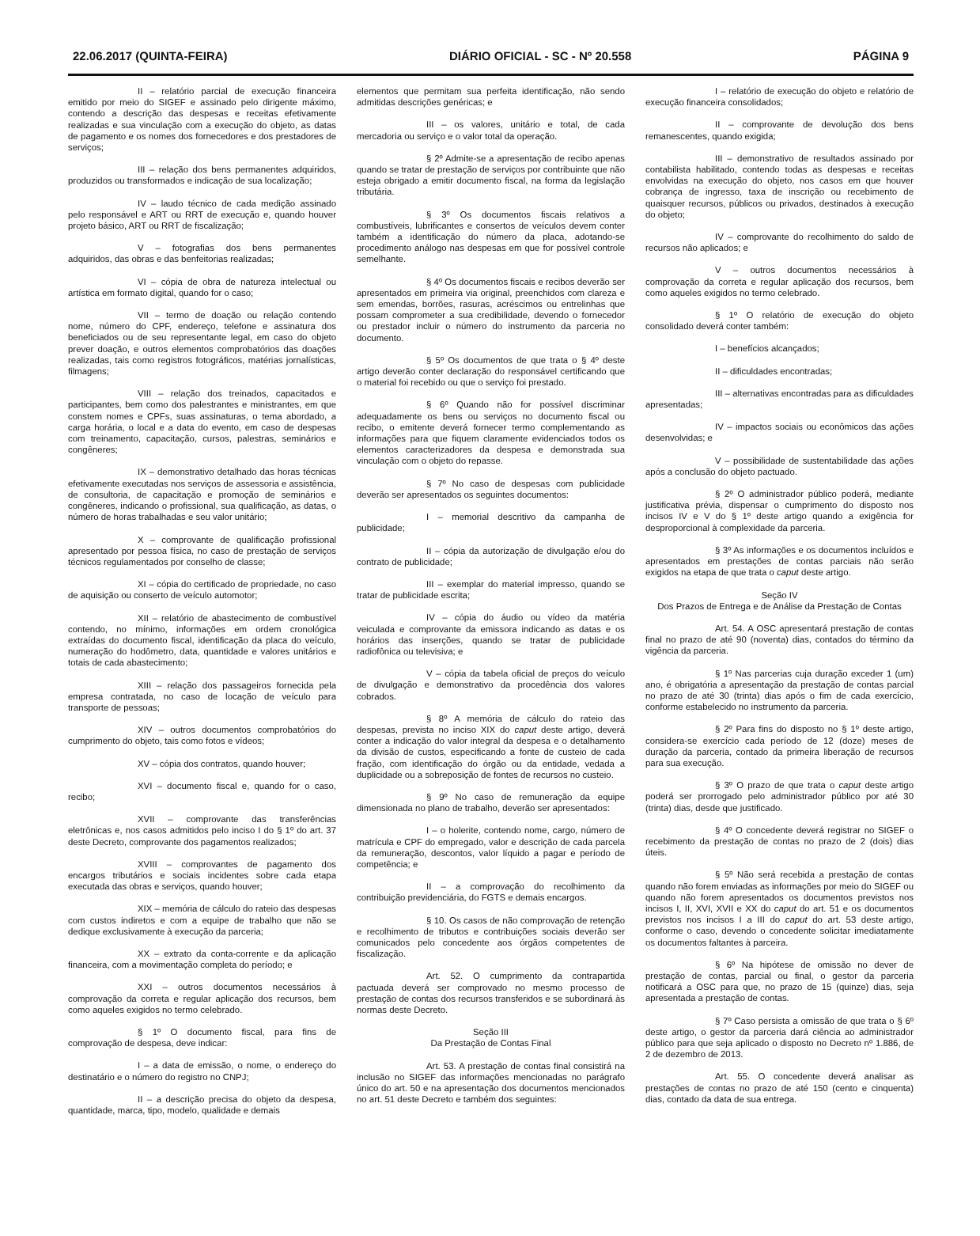22.06.2017 (QUINTA-FEIRA) DIÁRIO OFICIAL - SC - Nº 20.558 PÁGINA 9
II – relatório parcial de execução financeira emitido por meio do SIGEF e assinado pelo dirigente máximo, contendo a descrição das despesas e receitas efetivamente realizadas e sua vinculação com a execução do objeto, as datas de pagamento e os nomes dos fornecedores e dos prestadores de serviços;
III – relação dos bens permanentes adquiridos, produzidos ou transformados e indicação de sua localização;
IV – laudo técnico de cada medição assinado pelo responsável e ART ou RRT de execução e, quando houver projeto básico, ART ou RRT de fiscalização;
V – fotografias dos bens permanentes adquiridos, das obras e das benfeitorias realizadas;
VI – cópia de obra de natureza intelectual ou artística em formato digital, quando for o caso;
VII – termo de doação ou relação contendo nome, número do CPF, endereço, telefone e assinatura dos beneficiados ou de seu representante legal, em caso do objeto prever doação, e outros elementos comprobatórios das doações realizadas, tais como registros fotográficos, matérias jornalísticas, filmagens;
VIII – relação dos treinados, capacitados e participantes, bem como dos palestrantes e ministrantes, em que constem nomes e CPFs, suas assinaturas, o tema abordado, a carga horária, o local e a data do evento, em caso de despesas com treinamento, capacitação, cursos, palestras, seminários e congêneres;
IX – demonstrativo detalhado das horas técnicas efetivamente executadas nos serviços de assessoria e assistência, de consultoria, de capacitação e promoção de seminários e congêneres, indicando o profissional, sua qualificação, as datas, o número de horas trabalhadas e seu valor unitário;
X – comprovante de qualificação profissional apresentado por pessoa física, no caso de prestação de serviços técnicos regulamentados por conselho de classe;
XI – cópia do certificado de propriedade, no caso de aquisição ou conserto de veículo automotor;
XII – relatório de abastecimento de combustível contendo, no mínimo, informações em ordem cronológica extraídas do documento fiscal, identificação da placa do veículo, numeração do hodômetro, data, quantidade e valores unitários e totais de cada abastecimento;
XIII – relação dos passageiros fornecida pela empresa contratada, no caso de locação de veículo para transporte de pessoas;
XIV – outros documentos comprobatórios do cumprimento do objeto, tais como fotos e vídeos;
XV – cópia dos contratos, quando houver;
XVI – documento fiscal e, quando for o caso, recibo;
XVII – comprovante das transferências eletrônicas e, nos casos admitidos pelo inciso I do § 1º do art. 37 deste Decreto, comprovante dos pagamentos realizados;
XVIII – comprovantes de pagamento dos encargos tributários e sociais incidentes sobre cada etapa executada das obras e serviços, quando houver;
XIX – memória de cálculo do rateio das despesas com custos indiretos e com a equipe de trabalho que não se dedique exclusivamente à execução da parceria;
XX – extrato da conta-corrente e da aplicação financeira, com a movimentação completa do período; e
XXI – outros documentos necessários à comprovação da correta e regular aplicação dos recursos, bem como aqueles exigidos no termo celebrado.
§ 1º O documento fiscal, para fins de comprovação de despesa, deve indicar:
I – a data de emissão, o nome, o endereço do destinatário e o número do registro no CNPJ;
II – a descrição precisa do objeto da despesa, quantidade, marca, tipo, modelo, qualidade e demais
elementos que permitam sua perfeita identificação, não sendo admitidas descrições genéricas; e
III – os valores, unitário e total, de cada mercadoria ou serviço e o valor total da operação.
§ 2º Admite-se a apresentação de recibo apenas quando se tratar de prestação de serviços por contribuinte que não esteja obrigado a emitir documento fiscal, na forma da legislação tributária.
§ 3º Os documentos fiscais relativos a combustíveis, lubrificantes e consertos de veículos devem conter também a identificação do número da placa, adotando-se procedimento análogo nas despesas em que for possível controle semelhante.
§ 4º Os documentos fiscais e recibos deverão ser apresentados em primeira via original, preenchidos com clareza e sem emendas, borrões, rasuras, acréscimos ou entrelinhas que possam comprometer a sua credibilidade, devendo o fornecedor ou prestador incluir o número do instrumento da parceria no documento.
§ 5º Os documentos de que trata o § 4º deste artigo deverão conter declaração do responsável certificando que o material foi recebido ou que o serviço foi prestado.
§ 6º Quando não for possível discriminar adequadamente os bens ou serviços no documento fiscal ou recibo, o emitente deverá fornecer termo complementando as informações para que fiquem claramente evidenciados todos os elementos caracterizadores da despesa e demonstrada sua vinculação com o objeto do repasse.
§ 7º No caso de despesas com publicidade deverão ser apresentados os seguintes documentos:
I – memorial descritivo da campanha de publicidade;
II – cópia da autorização de divulgação e/ou do contrato de publicidade;
III – exemplar do material impresso, quando se tratar de publicidade escrita;
IV – cópia do áudio ou vídeo da matéria veiculada e comprovante da emissora indicando as datas e os horários das inserções, quando se tratar de publicidade radiofônica ou televisiva; e
V – cópia da tabela oficial de preços do veículo de divulgação e demonstrativo da procedência dos valores cobrados.
§ 8º A memória de cálculo do rateio das despesas, prevista no inciso XIX do caput deste artigo, deverá conter a indicação do valor integral da despesa e o detalhamento da divisão de custos, especificando a fonte de custeio de cada fração, com identificação do órgão ou da entidade, vedada a duplicidade ou a sobreposição de fontes de recursos no custeio.
§ 9º No caso de remuneração da equipe dimensionada no plano de trabalho, deverão ser apresentados:
I – o holerite, contendo nome, cargo, número de matrícula e CPF do empregado, valor e descrição de cada parcela da remuneração, descontos, valor líquido a pagar e período de competência; e
II – a comprovação do recolhimento da contribuição previdenciária, do FGTS e demais encargos.
§ 10. Os casos de não comprovação de retenção e recolhimento de tributos e contribuições sociais deverão ser comunicados pelo concedente aos órgãos competentes de fiscalização.
Art. 52. O cumprimento da contrapartida pactuada deverá ser comprovado no mesmo processo de prestação de contas dos recursos transferidos e se subordinará às normas deste Decreto.
Seção III
Da Prestação de Contas Final
Art. 53. A prestação de contas final consistirá na inclusão no SIGEF das informações mencionadas no parágrafo único do art. 50 e na apresentação dos documentos mencionados no art. 51 deste Decreto e também dos seguintes:
I – relatório de execução do objeto e relatório de execução financeira consolidados;
II – comprovante de devolução dos bens remanescentes, quando exigida;
III – demonstrativo de resultados assinado por contabilista habilitado, contendo todas as despesas e receitas envolvidas na execução do objeto, nos casos em que houver cobrança de ingresso, taxa de inscrição ou recebimento de quaisquer recursos, públicos ou privados, destinados à execução do objeto;
IV – comprovante do recolhimento do saldo de recursos não aplicados; e
V – outros documentos necessários à comprovação da correta e regular aplicação dos recursos, bem como aqueles exigidos no termo celebrado.
§ 1º O relatório de execução do objeto consolidado deverá conter também:
I – benefícios alcançados;
II – dificuldades encontradas;
III – alternativas encontradas para as dificuldades apresentadas;
IV – impactos sociais ou econômicos das ações desenvolvidas; e
V – possibilidade de sustentabilidade das ações após a conclusão do objeto pactuado.
§ 2º O administrador público poderá, mediante justificativa prévia, dispensar o cumprimento do disposto nos incisos IV e V do § 1º deste artigo quando a exigência for desproporcional à complexidade da parceria.
§ 3º As informações e os documentos incluídos e apresentados em prestações de contas parciais não serão exigidos na etapa de que trata o caput deste artigo.
Seção IV
Dos Prazos de Entrega e de Análise da Prestação de Contas
Art. 54. A OSC apresentará prestação de contas final no prazo de até 90 (noventa) dias, contados do término da vigência da parceria.
§ 1º Nas parcerias cuja duração exceder 1 (um) ano, é obrigatória a apresentação da prestação de contas parcial no prazo de até 30 (trinta) dias após o fim de cada exercício, conforme estabelecido no instrumento da parceria.
§ 2º Para fins do disposto no § 1º deste artigo, considera-se exercício cada período de 12 (doze) meses de duração da parceria, contado da primeira liberação de recursos para sua execução.
§ 3º O prazo de que trata o caput deste artigo poderá ser prorrogado pelo administrador público por até 30 (trinta) dias, desde que justificado.
§ 4º O concedente deverá registrar no SIGEF o recebimento da prestação de contas no prazo de 2 (dois) dias úteis.
§ 5º Não será recebida a prestação de contas quando não forem enviadas as informações por meio do SIGEF ou quando não forem apresentados os documentos previstos nos incisos I, II, XVI, XVII e XX do caput do art. 51 e os documentos previstos nos incisos I a III do caput do art. 53 deste artigo, conforme o caso, devendo o concedente solicitar imediatamente os documentos faltantes à parceira.
§ 6º Na hipótese de omissão no dever de prestação de contas, parcial ou final, o gestor da parceria notificará a OSC para que, no prazo de 15 (quinze) dias, seja apresentada a prestação de contas.
§ 7º Caso persista a omissão de que trata o § 6º deste artigo, o gestor da parceria dará ciência ao administrador público para que seja aplicado o disposto no Decreto nº 1.886, de 2 de dezembro de 2013.
Art. 55. O concedente deverá analisar as prestações de contas no prazo de até 150 (cento e cinquenta) dias, contado da data de sua entrega.